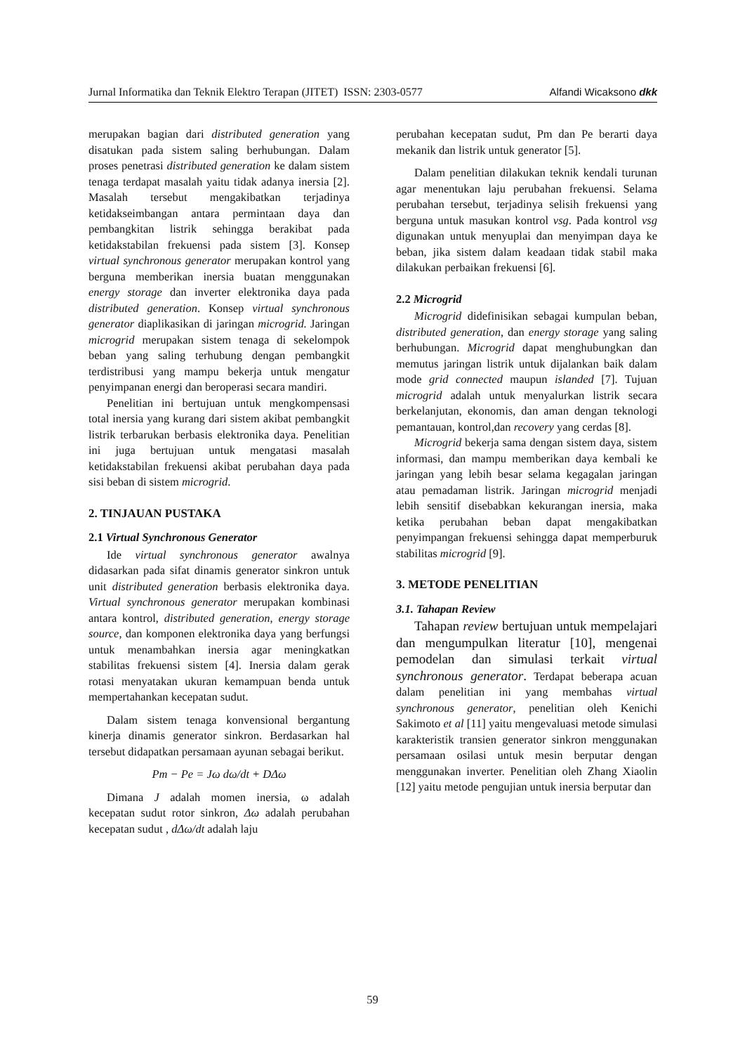Jurnal Informatika dan Teknik Elektro Terapan (JITET) ISSN: 2303-0577 Alfandi Wicaksono dkk
merupakan bagian dari distributed generation yang disatukan pada sistem saling berhubungan. Dalam proses penetrasi distributed generation ke dalam sistem tenaga terdapat masalah yaitu tidak adanya inersia [2]. Masalah tersebut mengakibatkan terjadinya ketidakseimbangan antara permintaan daya dan pembangkitan listrik sehingga berakibat pada ketidakstabilan frekuensi pada sistem [3]. Konsep virtual synchronous generator merupakan kontrol yang berguna memberikan inersia buatan menggunakan energy storage dan inverter elektronika daya pada distributed generation. Konsep virtual synchronous generator diaplikasikan di jaringan microgrid. Jaringan microgrid merupakan sistem tenaga di sekelompok beban yang saling terhubung dengan pembangkit terdistribusi yang mampu bekerja untuk mengatur penyimpanan energi dan beroperasi secara mandiri.
Penelitian ini bertujuan untuk mengkompensasi total inersia yang kurang dari sistem akibat pembangkit listrik terbarukan berbasis elektronika daya. Penelitian ini juga bertujuan untuk mengatasi masalah ketidakstabilan frekuensi akibat perubahan daya pada sisi beban di sistem microgrid.
2. TINJAUAN PUSTAKA
2.1 Virtual Synchronous Generator
Ide virtual synchronous generator awalnya didasarkan pada sifat dinamis generator sinkron untuk unit distributed generation berbasis elektronika daya. Virtual synchronous generator merupakan kombinasi antara kontrol, distributed generation, energy storage source, dan komponen elektronika daya yang berfungsi untuk menambahkan inersia agar meningkatkan stabilitas frekuensi sistem [4]. Inersia dalam gerak rotasi menyatakan ukuran kemampuan benda untuk mempertahankan kecepatan sudut.
Dalam sistem tenaga konvensional bergantung kinerja dinamis generator sinkron. Berdasarkan hal tersebut didapatkan persamaan ayunan sebagai berikut.
Pm − Pe = Jω dω/dt + DΔω
Dimana J adalah momen inersia, ω adalah kecepatan sudut rotor sinkron, Δω adalah perubahan kecepatan sudut , dΔω/dt adalah laju
perubahan kecepatan sudut, Pm dan Pe berarti daya mekanik dan listrik untuk generator [5].
Dalam penelitian dilakukan teknik kendali turunan agar menentukan laju perubahan frekuensi. Selama perubahan tersebut, terjadinya selisih frekuensi yang berguna untuk masukan kontrol vsg. Pada kontrol vsg digunakan untuk menyuplai dan menyimpan daya ke beban, jika sistem dalam keadaan tidak stabil maka dilakukan perbaikan frekuensi [6].
2.2 Microgrid
Microgrid didefinisikan sebagai kumpulan beban, distributed generation, dan energy storage yang saling berhubungan. Microgrid dapat menghubungkan dan memutus jaringan listrik untuk dijalankan baik dalam mode grid connected maupun islanded [7]. Tujuan microgrid adalah untuk menyalurkan listrik secara berkelanjutan, ekonomis, dan aman dengan teknologi pemantauan, kontrol,dan recovery yang cerdas [8].
Microgrid bekerja sama dengan sistem daya, sistem informasi, dan mampu memberikan daya kembali ke jaringan yang lebih besar selama kegagalan jaringan atau pemadaman listrik. Jaringan microgrid menjadi lebih sensitif disebabkan kekurangan inersia, maka ketika perubahan beban dapat mengakibatkan penyimpangan frekuensi sehingga dapat memperburuk stabilitas microgrid [9].
3. METODE PENELITIAN
3.1. Tahapan Review
Tahapan review bertujuan untuk mempelajari dan mengumpulkan literatur [10], mengenai pemodelan dan simulasi terkait virtual synchronous generator. Terdapat beberapa acuan dalam penelitian ini yang membahas virtual synchronous generator, penelitian oleh Kenichi Sakimoto et al [11] yaitu mengevaluasi metode simulasi karakteristik transien generator sinkron menggunakan persamaan osilasi untuk mesin berputar dengan menggunakan inverter. Penelitian oleh Zhang Xiaolin [12] yaitu metode pengujian untuk inersia berputar dan
59